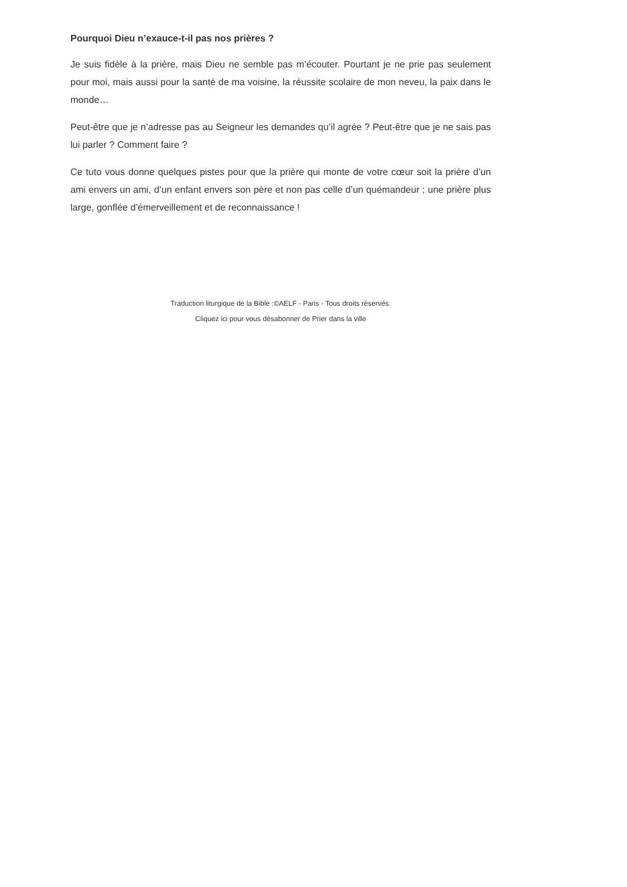Pourquoi Dieu n’exauce-t-il pas nos prières ?
Je suis fidèle à la prière, mais Dieu ne semble pas m’écouter. Pourtant je ne prie pas seulement pour moi, mais aussi pour la santé de ma voisine, la réussite scolaire de mon neveu, la paix dans le monde…
Peut-être que je n’adresse pas au Seigneur les demandes qu’il agrée ? Peut-être que je ne sais pas lui parler ? Comment faire ?
Ce tuto vous donne quelques pistes pour que la prière qui monte de votre cœur soit la prière d’un ami envers un ami, d’un enfant envers son père et non pas celle d’un quémandeur ; une prière plus large, gonflée d’émerveillement et de reconnaissance !
Traduction liturgique de la Bible :©AELF - Paris - Tous droits réservés.
Cliquez ici pour vous désabonner de Prier dans la ville